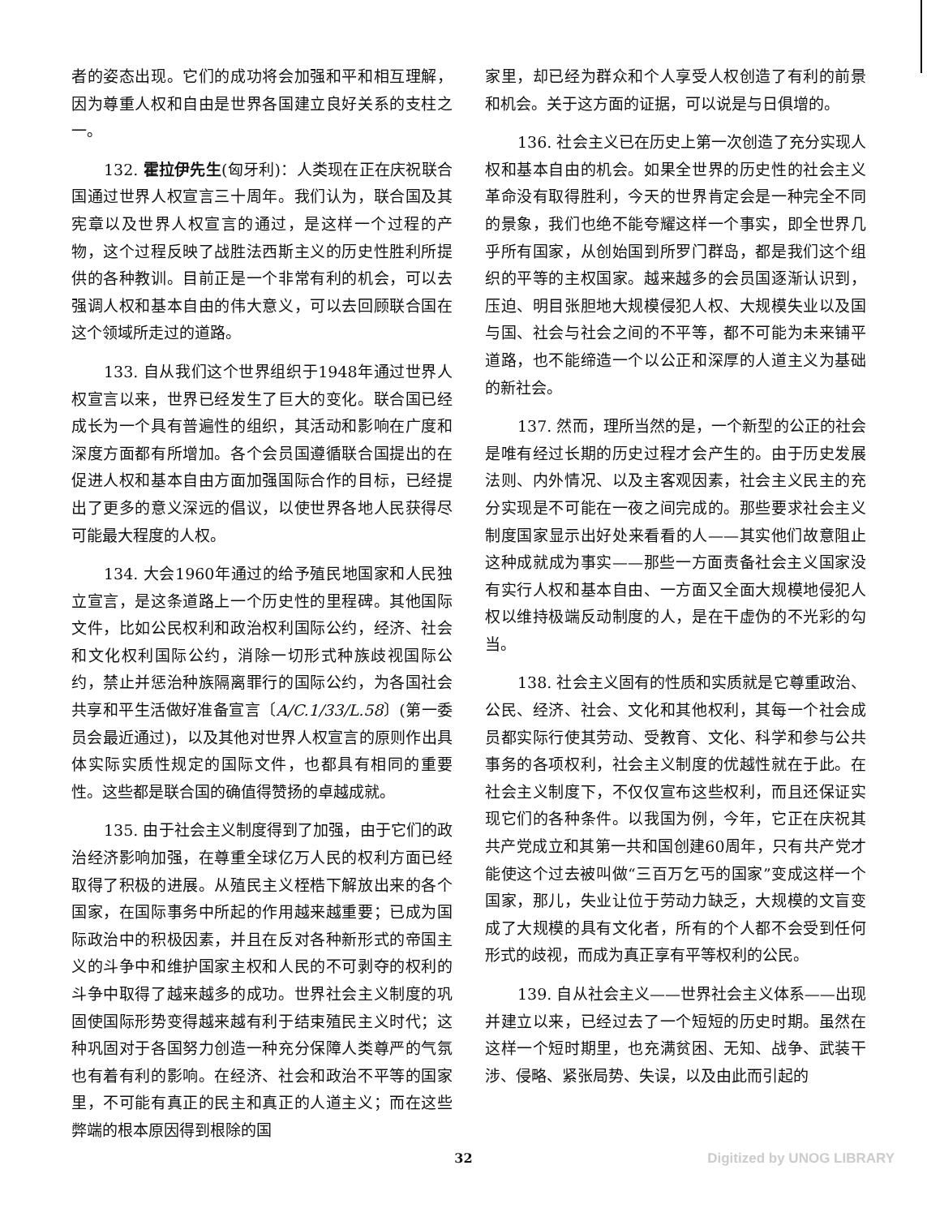者的姿态出现。它们的成功将会加强和平和相互理解，因为尊重人权和自由是世界各国建立良好关系的支柱之一。
132. 霍拉伊先生(匈牙利)：人类现在正在庆祝联合国通过世界人权宣言三十周年。我们认为，联合国及其宪章以及世界人权宣言的通过，是这样一个过程的产物，这个过程反映了战胜法西斯主义的历史性胜利所提供的各种教训。目前正是一个非常有利的机会，可以去强调人权和基本自由的伟大意义，可以去回顾联合国在这个领域所走过的道路。
133. 自从我们这个世界组织于1948年通过世界人权宣言以来，世界已经发生了巨大的变化。联合国已经成长为一个具有普遍性的组织，其活动和影响在广度和深度方面都有所增加。各个会员国遵循联合国提出的在促进人权和基本自由方面加强国际合作的目标，已经提出了更多的意义深远的倡议，以使世界各地人民获得尽可能最大程度的人权。
134. 大会1960年通过的给予殖民地国家和人民独立宣言，是这条道路上一个历史性的里程碑。其他国际文件，比如公民权利和政治权利国际公约，经济、社会和文化权利国际公约，消除一切形式种族歧视国际公约，禁止并惩治种族隔离罪行的国际公约，为各国社会共享和平生活做好准备宣言〔A/C.1/33/L.58〕(第一委员会最近通过)，以及其他对世界人权宣言的原则作出具体实际实质性规定的国际文件，也都具有相同的重要性。这些都是联合国的确值得赞扬的卓越成就。
135. 由于社会主义制度得到了加强，由于它们的政治经济影响加强，在尊重全球亿万人民的权利方面已经取得了积极的进展。从殖民主义桎梏下解放出来的各个国家，在国际事务中所起的作用越来越重要；已成为国际政治中的积极因素，并且在反对各种新形式的帝国主义的斗争中和维护国家主权和人民的不可剥夺的权利的斗争中取得了越来越多的成功。世界社会主义制度的巩固使国际形势变得越来越有利于结束殖民主义时代；这种巩固对于各国努力创造一种充分保障人类尊严的气氛也有着有利的影响。在经济、社会和政治不平等的国家里，不可能有真正的民主和真正的人道主义；而在这些弊端的根本原因得到根除的国
家里，却已经为群众和个人享受人权创造了有利的前景和机会。关于这方面的证据，可以说是与日俱增的。
136. 社会主义已在历史上第一次创造了充分实现人权和基本自由的机会。如果全世界的历史性的社会主义革命没有取得胜利，今天的世界肯定会是一种完全不同的景象，我们也绝不能夸耀这样一个事实，即全世界几乎所有国家，从创始国到所罗门群岛，都是我们这个组织的平等的主权国家。越来越多的会员国逐渐认识到，压迫、明目张胆地大规模侵犯人权、大规模失业以及国与国、社会与社会之间的不平等，都不可能为未来铺平道路，也不能缔造一个以公正和深厚的人道主义为基础的新社会。
137. 然而，理所当然的是，一个新型的公正的社会是唯有经过长期的历史过程才会产生的。由于历史发展法则、内外情况、以及主客观因素，社会主义民主的充分实现是不可能在一夜之间完成的。那些要求社会主义制度国家显示出好处来看看的人——其实他们故意阻止这种成就成为事实——那些一方面责备社会主义国家没有实行人权和基本自由、一方面又全面大规模地侵犯人权以维持极端反动制度的人，是在干虚伪的不光彩的勾当。
138. 社会主义固有的性质和实质就是它尊重政治、公民、经济、社会、文化和其他权利，其每一个社会成员都实际行使其劳动、受教育、文化、科学和参与公共事务的各项权利，社会主义制度的优越性就在于此。在社会主义制度下，不仅仅宣布这些权利，而且还保证实现它们的各种条件。以我国为例，今年，它正在庆祝其共产党成立和其第一共和国创建60周年，只有共产党才能使这个过去被叫做“三百万乞丐的国家”变成这样一个国家，那儿，失业让位于劳动力缺乏，大规模的文盲变成了大规模的具有文化者，所有的个人都不会受到任何形式的歧视，而成为真正享有平等权利的公民。
139. 自从社会主义——世界社会主义体系——出现并建立以来，已经过去了一个短短的历史时期。虽然在这样一个短时期里，也充满贫困、无知、战争、武装干涉、侵略、紧张局势、失误，以及由此而引起的
32 Digitized by UNOG LIBRARY